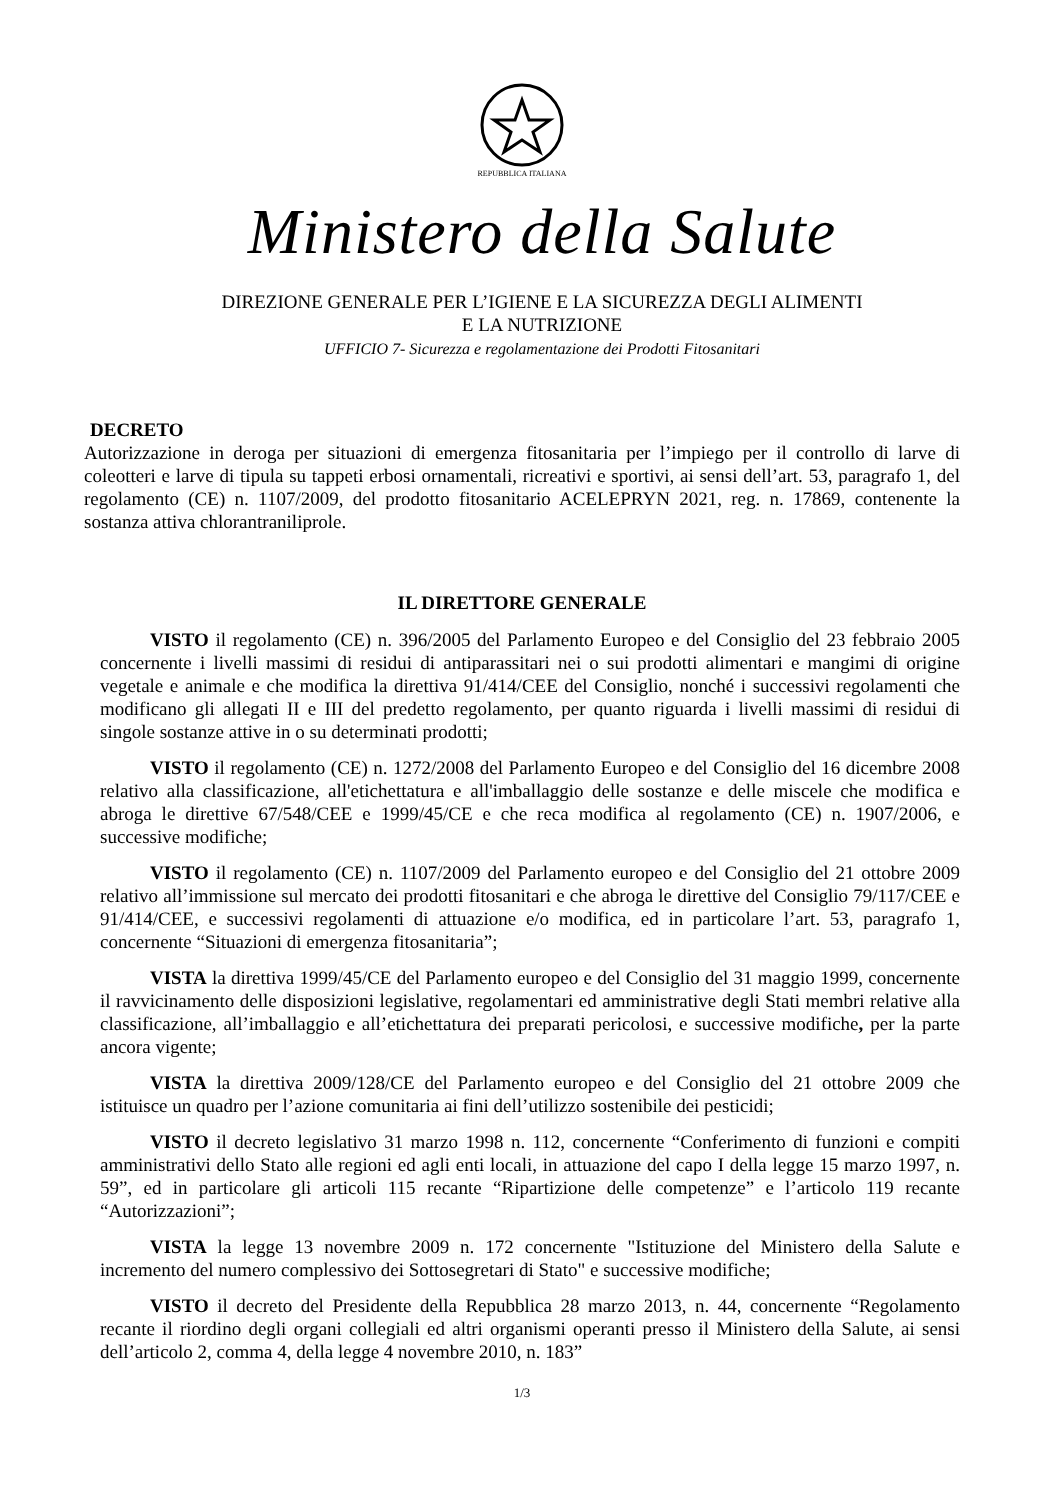REPUBBLICA ITALIANA
Ministero della Salute
DIREZIONE GENERALE PER L’IGIENE E LA SICUREZZA DEGLI ALIMENTI
E LA NUTRIZIONE
UFFICIO 7- Sicurezza e regolamentazione dei Prodotti Fitosanitari
DECRETO
Autorizzazione in deroga per situazioni di emergenza fitosanitaria per l’impiego per il controllo di larve di coleotteri e larve di tipula su tappeti erbosi ornamentali, ricreativi e sportivi, ai sensi dell’art. 53, paragrafo 1, del regolamento (CE) n. 1107/2009, del prodotto fitosanitario ACELEPRYN 2021, reg. n. 17869, contenente la sostanza attiva chlorantraniliprole.
IL DIRETTORE GENERALE
VISTO il regolamento (CE) n. 396/2005 del Parlamento Europeo e del Consiglio del 23 febbraio 2005 concernente i livelli massimi di residui di antiparassitari nei o sui prodotti alimentari e mangimi di origine vegetale e animale e che modifica la direttiva 91/414/CEE del Consiglio, nonché i successivi regolamenti che modificano gli allegati II e III del predetto regolamento, per quanto riguarda i livelli massimi di residui di singole sostanze attive in o su determinati prodotti;
VISTO il regolamento (CE) n. 1272/2008 del Parlamento Europeo e del Consiglio del 16 dicembre 2008 relativo alla classificazione, all'etichettatura e all'imballaggio delle sostanze e delle miscele che modifica e abroga le direttive 67/548/CEE e 1999/45/CE e che reca modifica al regolamento (CE) n. 1907/2006, e successive modifiche;
VISTO il regolamento (CE) n. 1107/2009 del Parlamento europeo e del Consiglio del 21 ottobre 2009 relativo all’immissione sul mercato dei prodotti fitosanitari e che abroga le direttive del Consiglio 79/117/CEE e 91/414/CEE, e successivi regolamenti di attuazione e/o modifica, ed in particolare l’art. 53, paragrafo 1, concernente “Situazioni di emergenza fitosanitaria”;
VISTA la direttiva 1999/45/CE del Parlamento europeo e del Consiglio del 31 maggio 1999, concernente il ravvicinamento delle disposizioni legislative, regolamentari ed amministrative degli Stati membri relative alla classificazione, all’imballaggio e all’etichettatura dei preparati pericolosi, e successive modifiche, per la parte ancora vigente;
VISTA la direttiva 2009/128/CE del Parlamento europeo e del Consiglio del 21 ottobre 2009 che istituisce un quadro per l’azione comunitaria ai fini dell’utilizzo sostenibile dei pesticidi;
VISTO il decreto legislativo 31 marzo 1998 n. 112, concernente “Conferimento di funzioni e compiti amministrativi dello Stato alle regioni ed agli enti locali, in attuazione del capo I della legge 15 marzo 1997, n. 59”, ed in particolare gli articoli 115 recante “Ripartizione delle competenze” e l’articolo 119 recante “Autorizzazioni”;
VISTA la legge 13 novembre 2009 n. 172 concernente "Istituzione del Ministero della Salute e incremento del numero complessivo dei Sottosegretari di Stato" e successive modifiche;
VISTO il decreto del Presidente della Repubblica 28 marzo 2013, n. 44, concernente “Regolamento recante il riordino degli organi collegiali ed altri organismi operanti presso il Ministero della Salute, ai sensi dell’articolo 2, comma 4, della legge 4 novembre 2010, n. 183”
1/3